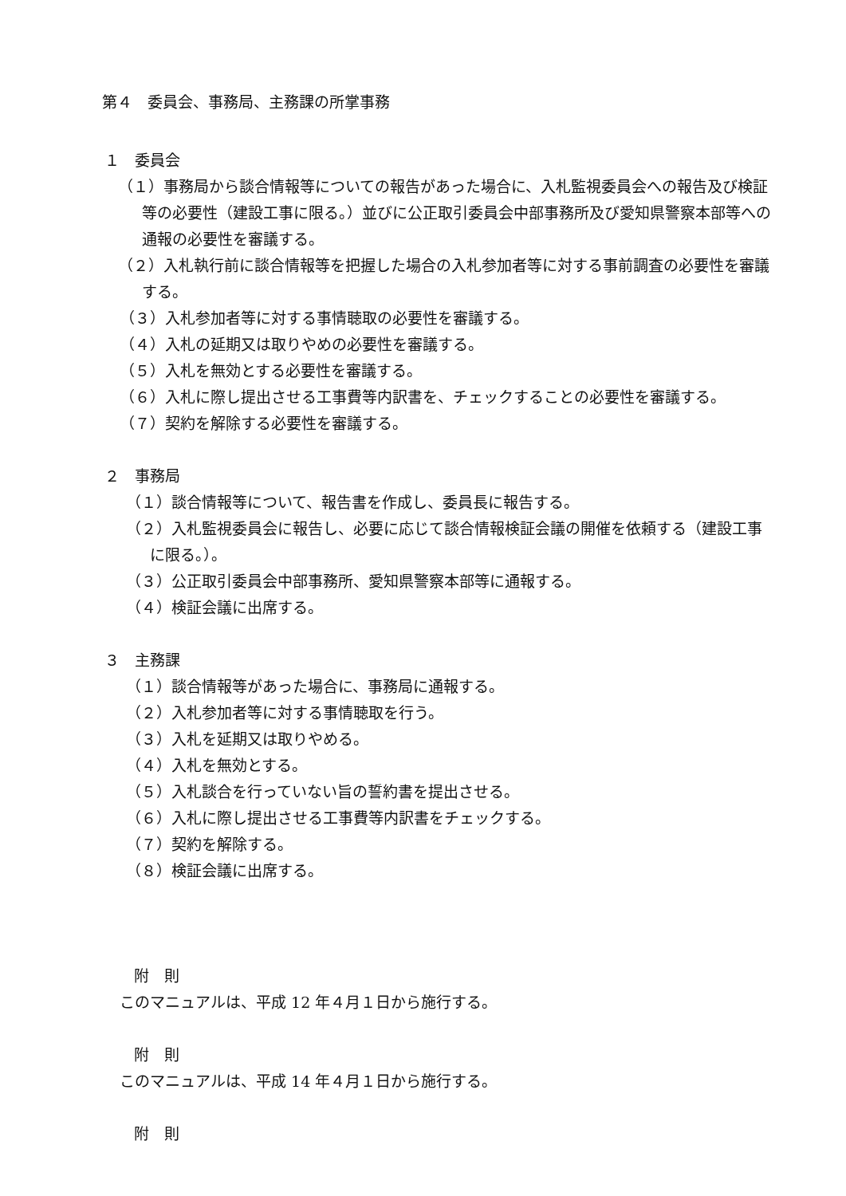第４　委員会、事務局、主務課の所掌事務
１　委員会
（１）事務局から談合情報等についての報告があった場合に、入札監視委員会への報告及び検証等の必要性（建設工事に限る。）並びに公正取引委員会中部事務所及び愛知県警察本部等への通報の必要性を審議する。
（２）入札執行前に談合情報等を把握した場合の入札参加者等に対する事前調査の必要性を審議する。
（３）入札参加者等に対する事情聴取の必要性を審議する。
（４）入札の延期又は取りやめの必要性を審議する。
（５）入札を無効とする必要性を審議する。
（６）入札に際し提出させる工事費等内訳書を、チェックすることの必要性を審議する。
（７）契約を解除する必要性を審議する。
２　事務局
（１）談合情報等について、報告書を作成し、委員長に報告する。
（２）入札監視委員会に報告し、必要に応じて談合情報検証会議の開催を依頼する（建設工事に限る。）。
（３）公正取引委員会中部事務所、愛知県警察本部等に通報する。
（４）検証会議に出席する。
３　主務課
（１）談合情報等があった場合に、事務局に通報する。
（２）入札参加者等に対する事情聴取を行う。
（３）入札を延期又は取りやめる。
（４）入札を無効とする。
（５）入札談合を行っていない旨の誓約書を提出させる。
（６）入札に際し提出させる工事費等内訳書をチェックする。
（７）契約を解除する。
（８）検証会議に出席する。
附　則
このマニュアルは、平成 12 年４月１日から施行する。
附　則
このマニュアルは、平成 14 年４月１日から施行する。
附　則